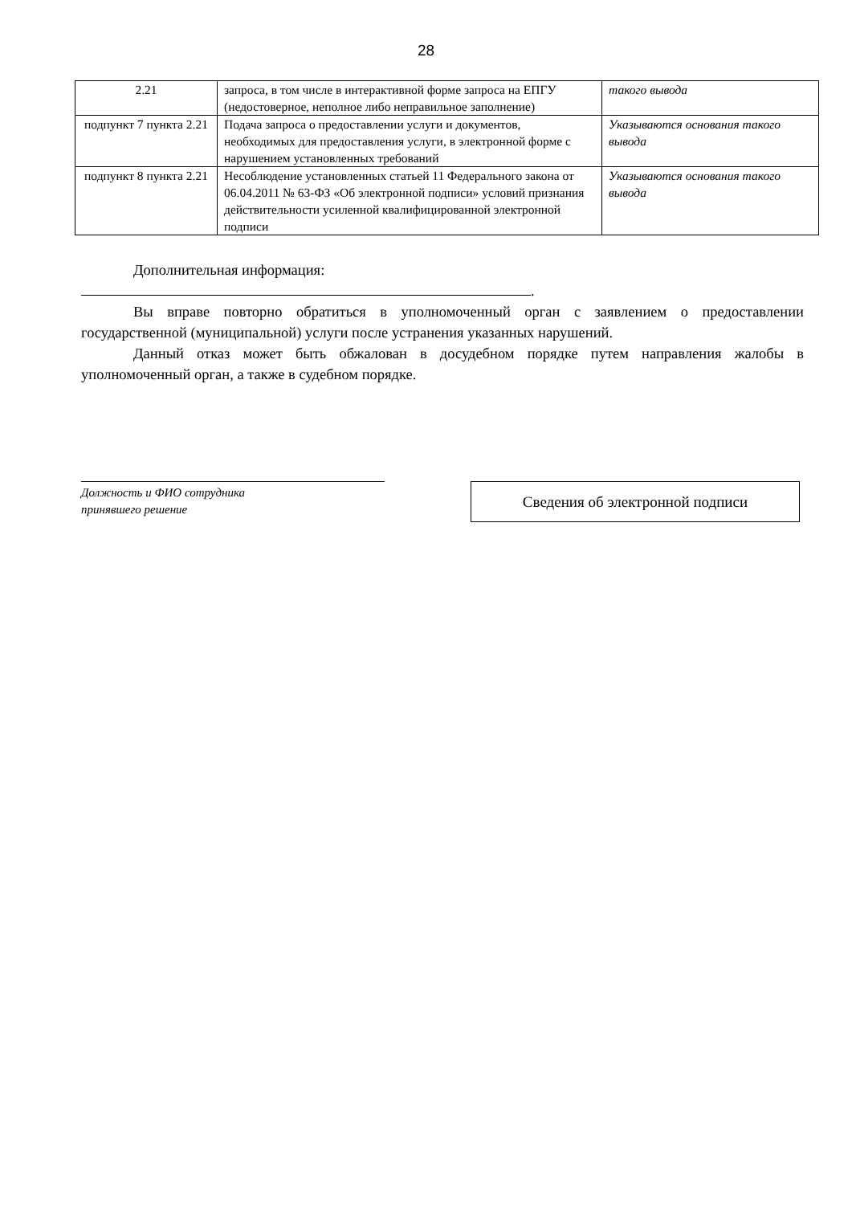28
| 2.21 | запроса, в том числе в интерактивной форме запроса на ЕПГУ (недостоверное, неполное либо неправильное заполнение) | такого вывода |
| подпункт 7 пункта 2.21 | Подача запроса о предоставлении услуги и документов, необходимых для предоставления услуги, в электронной форме с нарушением установленных требований | Указываются основания такого вывода |
| подпункт 8 пункта 2.21 | Несоблюдение установленных статьей 11 Федерального закона от 06.04.2011 № 63-ФЗ «Об электронной подписи» условий признания действительности усиленной квалифицированной электронной подписи | Указываются основания такого вывода |
Дополнительная информация:
.
Вы вправе повторно обратиться в уполномоченный орган с заявлением о предоставлении государственной (муниципальной) услуги после устранения указанных нарушений.
Данный отказ может быть обжалован в досудебном порядке путем направления жалобы в уполномоченный орган, а также в судебном порядке.
Должность и ФИО сотрудника
принявшего решение
Сведения об электронной подписи